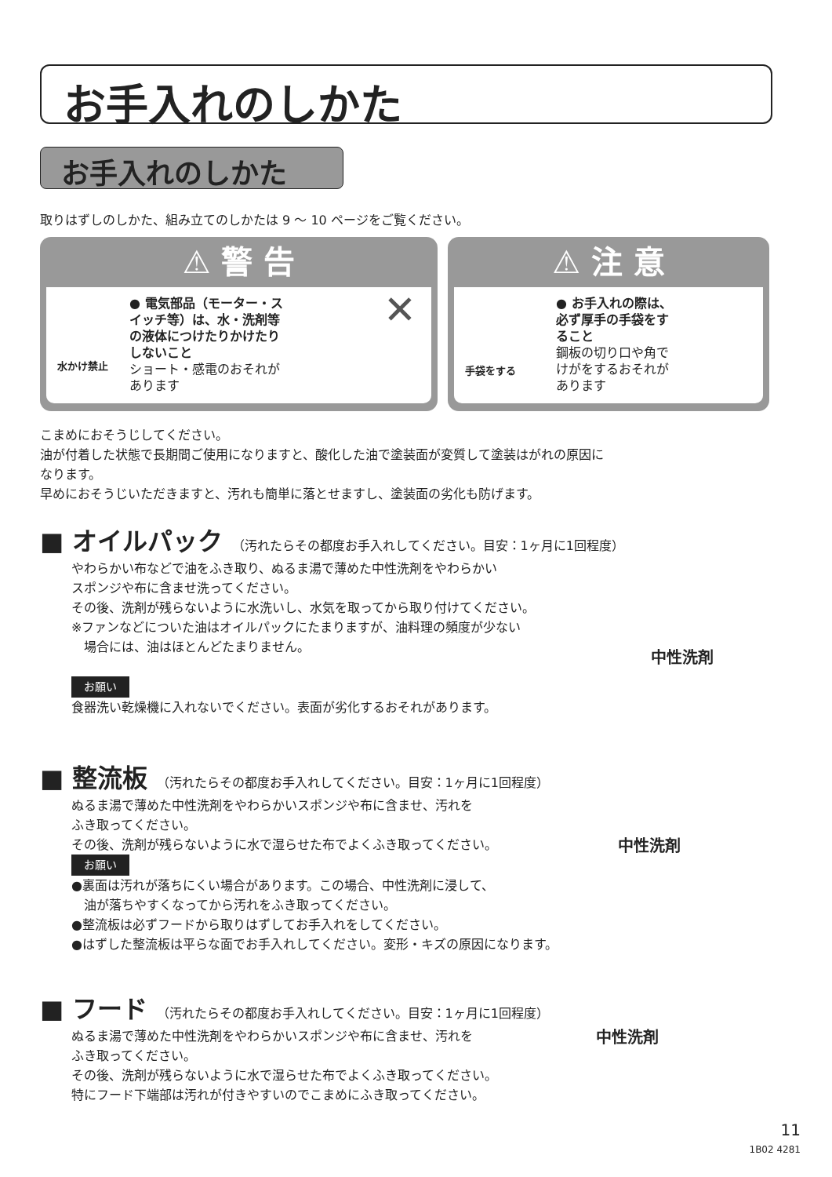お手入れのしかた
お手入れのしかた
取りはずしのしかた、組み立てのしかたは 9 〜 10 ページをご覧ください。
⚠ 警 告
水かけ禁止
● 電気部品（モーター・スイッチ等）は、水・洗剤等の液体につけたりかけたりしないこと
ショート・感電のおそれがあります
✕
⚠ 注 意
手袋をする
● お手入れの際は、必ず厚手の手袋をすること
鋼板の切り口や角でけがをするおそれがあります
こまめにおそうじしてください。
油が付着した状態で長期間ご使用になりますと、酸化した油で塗装面が変質して塗装はがれの原因に
なります。
早めにおそうじいただきますと、汚れも簡単に落とせますし、塗装面の劣化も防げます。
■ オイルパック （汚れたらその都度お手入れしてください。目安：1ヶ月に1回程度）
やわらかい布などで油をふき取り、ぬるま湯で薄めた中性洗剤をやわらかい
スポンジや布に含ませ洗ってください。
その後、洗剤が残らないように水洗いし、水気を取ってから取り付けてください。
※ファンなどについた油はオイルパックにたまりますが、油料理の頻度が少ない
　場合には、油はほとんどたまりません。
お願い
食器洗い乾燥機に入れないでください。表面が劣化するおそれがあります。
中性洗剤
■ 整流板 （汚れたらその都度お手入れしてください。目安：1ヶ月に1回程度）
ぬるま湯で薄めた中性洗剤をやわらかいスポンジや布に含ませ、汚れを
ふき取ってください。
その後、洗剤が残らないように水で湿らせた布でよくふき取ってください。
お願い
●裏面は汚れが落ちにくい場合があります。この場合、中性洗剤に浸して、
　油が落ちやすくなってから汚れをふき取ってください。
●整流板は必ずフードから取りはずしてお手入れをしてください。
●はずした整流板は平らな面でお手入れしてください。変形・キズの原因になります。
中性洗剤
■ フード （汚れたらその都度お手入れしてください。目安：1ヶ月に1回程度）
ぬるま湯で薄めた中性洗剤をやわらかいスポンジや布に含ませ、汚れを
ふき取ってください。
その後、洗剤が残らないように水で湿らせた布でよくふき取ってください。
特にフード下端部は汚れが付きやすいのでこまめにふき取ってください。
中性洗剤
11
1B02 4281